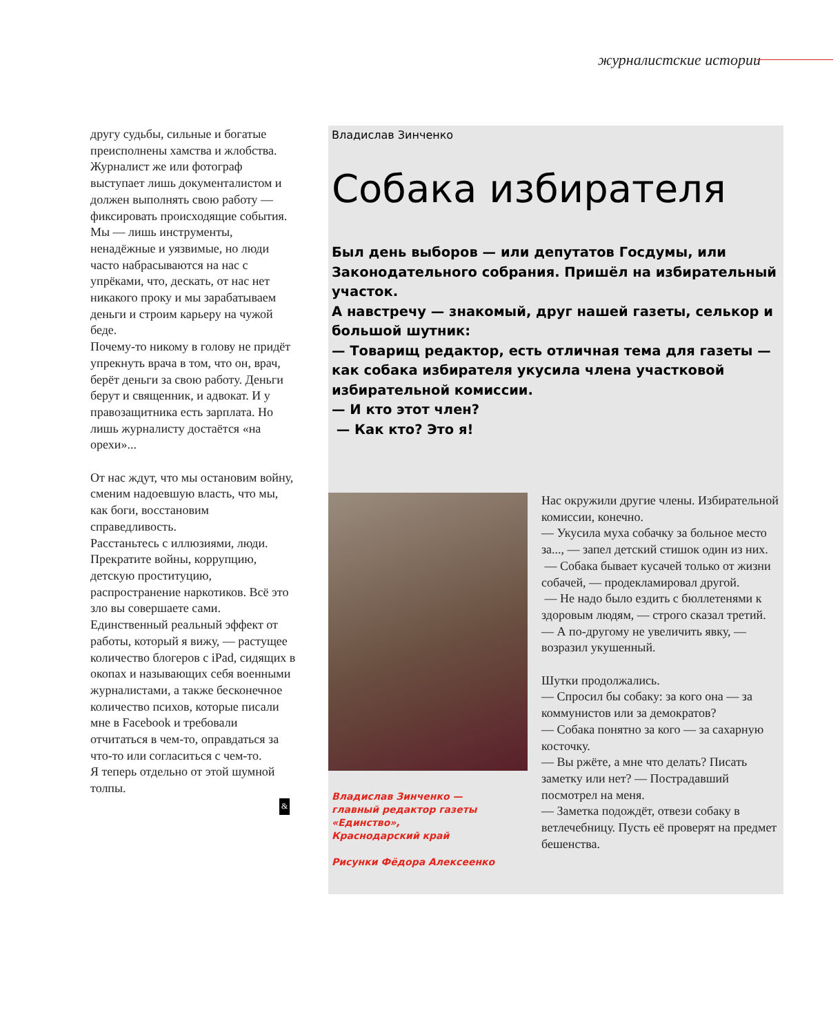журналистские истории
другу судьбы, сильные и богатые преисполнены хамства и жлобства. Журналист же или фотограф выступает лишь документалистом и должен выполнять свою работу — фиксировать происходящие события. Мы — лишь инструменты, ненадёжные и уязвимые, но люди часто набрасываются на нас с упрёками, что, дескать, от нас нет никакого проку и мы зарабатываем деньги и строим карьеру на чужой беде.
Почему-то никому в голову не придёт упрекнуть врача в том, что он, врач, берёт деньги за свою работу. Деньги берут и священник, и адвокат. И у правозащитника есть зарплата. Но лишь журналисту достаётся «на орехи»...
От нас ждут, что мы остановим войну, сменим надоевшую власть, что мы, как боги, восстановим справедливость.
Расстаньтесь с иллюзиями, люди. Прекратите войны, коррупцию, детскую проституцию, распространение наркотиков. Всё это зло вы совершаете сами.
Единственный реальный эффект от работы, который я вижу, — растущее количество блогеров с iPad, сидящих в окопах и называющих себя военными журналистами, а также бесконечное количество психов, которые писали мне в Facebook и требовали отчитаться в чем-то, оправдаться за что-то или согласиться с чем-то.
Я теперь отдельно от этой шумной толпы.
&
Владислав Зинченко
Собака избирателя
Был день выборов — или депутатов Госдумы, или Законодательного собрания. Пришёл на избирательный участок.
А навстречу — знакомый, друг нашей газеты, селькор и большой шутник:
— Товарищ редактор, есть отличная тема для газеты — как собака избирателя укусила члена участковой избирательной комиссии.
— И кто этот член?
— Как кто? Это я!
Владислав Зинченко —
главный редактор газеты
«Единство»,
Краснодарский край
Рисунки Фёдора Алексеенко
Нас окружили другие члены. Избирательной комиссии, конечно.
— Укусила муха собачку за больное место за..., — запел детский стишок один из них.
— Собака бывает кусачей только от жизни собачей, — продекламировал другой.
— Не надо было ездить с бюллетенями к здоровым людям, — строго сказал третий.
— А по-другому не увеличить явку, — возразил укушенный.
Шутки продолжались.
— Спросил бы собаку: за кого она — за коммунистов или за демократов?
— Собака понятно за кого — за сахарную косточку.
— Вы ржёте, а мне что делать? Писать заметку или нет? — Пострадавший посмотрел на меня.
— Заметка подождёт, отвези собаку в ветлечебницу. Пусть её проверят на предмет бешенства.